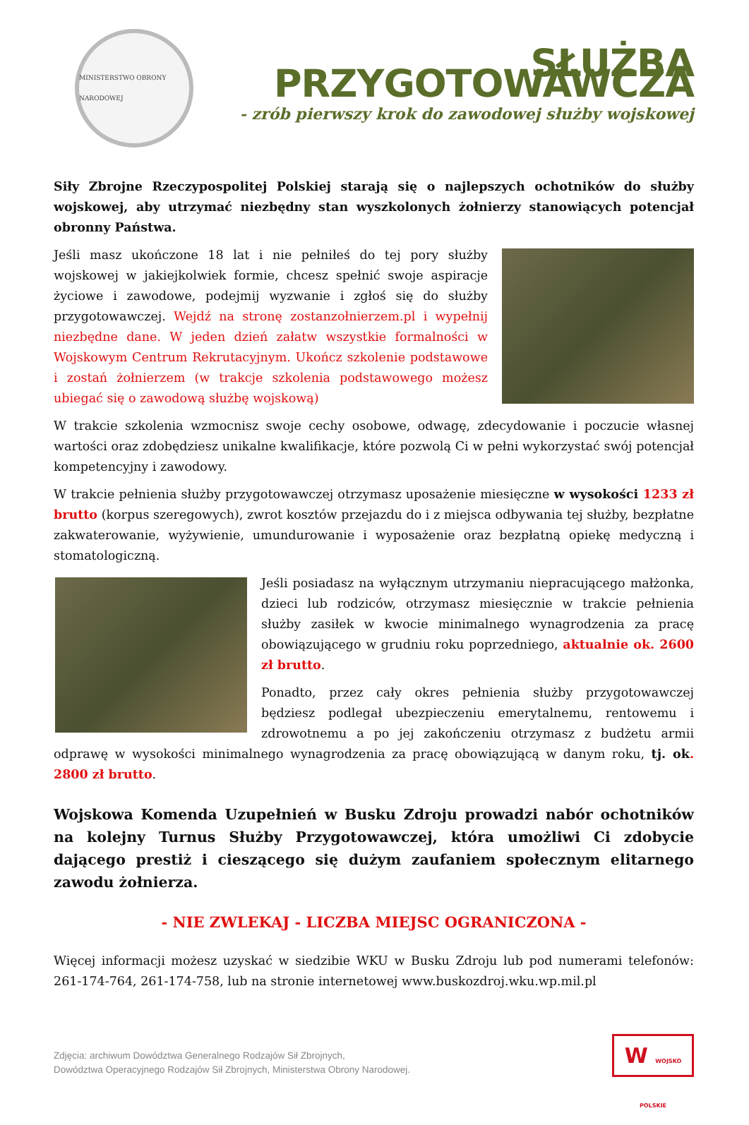MINISTERSTWO OBRONY NARODOWEJ
SŁUŻBA PRZYGOTOWAWCZA
- zrób pierwszy krok do zawodowej służby wojskowej
Siły Zbrojne Rzeczypospolitej Polskiej starają się o najlepszych ochotników do służby wojskowej, aby utrzymać niezbędny stan wyszkolonych żołnierzy stanowiących potencjał obronny Państwa.
Jeśli masz ukończone 18 lat i nie pełniłeś do tej pory służby wojskowej w jakiejkolwiek formie, chcesz spełnić swoje aspiracje życiowe i zawodowe, podejmij wyzwanie i zgłoś się do służby przygotowawczej. Wejdź na stronę zostanzołnierzem.pl i wypełnij niezbędne dane. W jeden dzień załatw wszystkie formalności w Wojskowym Centrum Rekrutacyjnym. Ukończ szkolenie podstawowe i zostań żołnierzem (w trakcje szkolenia podstawowego możesz ubiegać się o zawodową służbę wojskową)
W trakcie szkolenia wzmocnisz swoje cechy osobowe, odwagę, zdecydowanie i poczucie własnej wartości oraz zdobędziesz unikalne kwalifikacje, które pozwolą Ci w pełni wykorzystać swój potencjał kompetencyjny i zawodowy.
W trakcie pełnienia służby przygotowawczej otrzymasz uposażenie miesięczne w wysokości 1233 zł brutto (korpus szeregowych), zwrot kosztów przejazdu do i z miejsca odbywania tej służby, bezpłatne zakwaterowanie, wyżywienie, umundurowanie i wyposażenie oraz bezpłatną opiekę medyczną i stomatologiczną.
Jeśli posiadasz na wyłącznym utrzymaniu niepracującego małżonka, dzieci lub rodziców, otrzymasz miesięcznie w trakcie pełnienia służby zasiłek w kwocie minimalnego wynagrodzenia za pracę obowiązującego w grudniu roku poprzedniego, aktualnie ok. 2600 zł brutto.
Ponadto, przez cały okres pełnienia służby przygotowawczej będziesz podlegał ubezpieczeniu emerytalnemu, rentowemu i zdrowotnemu a po jej zakończeniu otrzymasz z budżetu armii odprawę w wysokości minimalnego wynagrodzenia za pracę obowiązującą w danym roku, tj. ok. 2800 zł brutto.
Wojskowa Komenda Uzupełnień w Busku Zdroju prowadzi nabór ochotników na kolejny Turnus Służby Przygotowawczej, która umożliwi Ci zdobycie dającego prestiż i cieszącego się dużym zaufaniem społecznym elitarnego zawodu żołnierza.
- NIE ZWLEKAJ - LICZBA MIEJSC OGRANICZONA -
Więcej informacji możesz uzyskać w siedzibie WKU w Busku Zdroju lub pod numerami telefonów: 261-174-764, 261-174-758, lub na stronie internetowej www.buskozdroj.wku.wp.mil.pl
Zdjęcia: archiwum Dowództwa Generalnego Rodzajów Sił Zbrojnych,
Dowództwa Operacyjnego Rodzajów Sił Zbrojnych, Ministerstwa Obrony Narodowej.
W WOJSKO POLSKIE